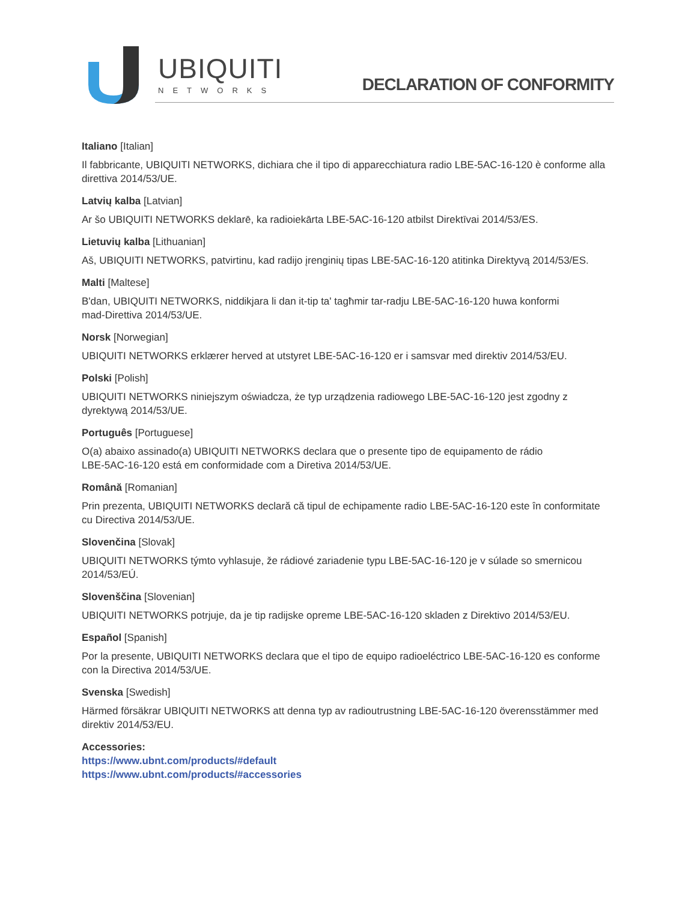UBIQUITI
NETWORKS
DECLARATION OF CONFORMITY
Italiano [Italian]
Il fabbricante, UBIQUITI NETWORKS, dichiara che il tipo di apparecchiatura radio LBE-5AC-16-120 è conforme alla direttiva 2014/53/UE.
Latvių kalba [Latvian]
Ar šo UBIQUITI NETWORKS deklarē, ka radioiekārta LBE-5AC-16-120 atbilst Direktīvai 2014/53/ES.
Lietuvių kalba [Lithuanian]
Aš, UBIQUITI NETWORKS, patvirtinu, kad radijo įrenginių tipas LBE-5AC-16-120 atitinka Direktyvą 2014/53/ES.
Malti [Maltese]
B'dan, UBIQUITI NETWORKS, niddikjara li dan it-tip ta' tagħmir tar-radju LBE-5AC-16-120 huwa konformi
mad-Direttiva 2014/53/UE.
Norsk [Norwegian]
UBIQUITI NETWORKS erklærer herved at utstyret LBE-5AC-16-120 er i samsvar med direktiv 2014/53/EU.
Polski [Polish]
UBIQUITI NETWORKS niniejszym oświadcza, że typ urządzenia radiowego LBE-5AC-16-120 jest zgodny z
dyrektywą 2014/53/UE.
Português [Portuguese]
O(a) abaixo assinado(a) UBIQUITI NETWORKS declara que o presente tipo de equipamento de rádio
LBE-5AC-16-120 está em conformidade com a Diretiva 2014/53/UE.
Română [Romanian]
Prin prezenta, UBIQUITI NETWORKS declară că tipul de echipamente radio LBE-5AC-16-120 este în conformitate cu Directiva 2014/53/UE.
Slovenčina [Slovak]
UBIQUITI NETWORKS týmto vyhlasuje, že rádiové zariadenie typu LBE-5AC-16-120 je v súlade so smernicou
2014/53/EÚ.
Slovenščina [Slovenian]
UBIQUITI NETWORKS potrjuje, da je tip radijske opreme LBE-5AC-16-120 skladen z Direktivo 2014/53/EU.
Español [Spanish]
Por la presente, UBIQUITI NETWORKS declara que el tipo de equipo radioeléctrico LBE-5AC-16-120 es conforme con la Directiva 2014/53/UE.
Svenska [Swedish]
Härmed försäkrar UBIQUITI NETWORKS att denna typ av radioutrustning LBE-5AC-16-120 överensstämmer med direktiv 2014/53/EU.
Accessories:
https://www.ubnt.com/products/#default
https://www.ubnt.com/products/#accessories